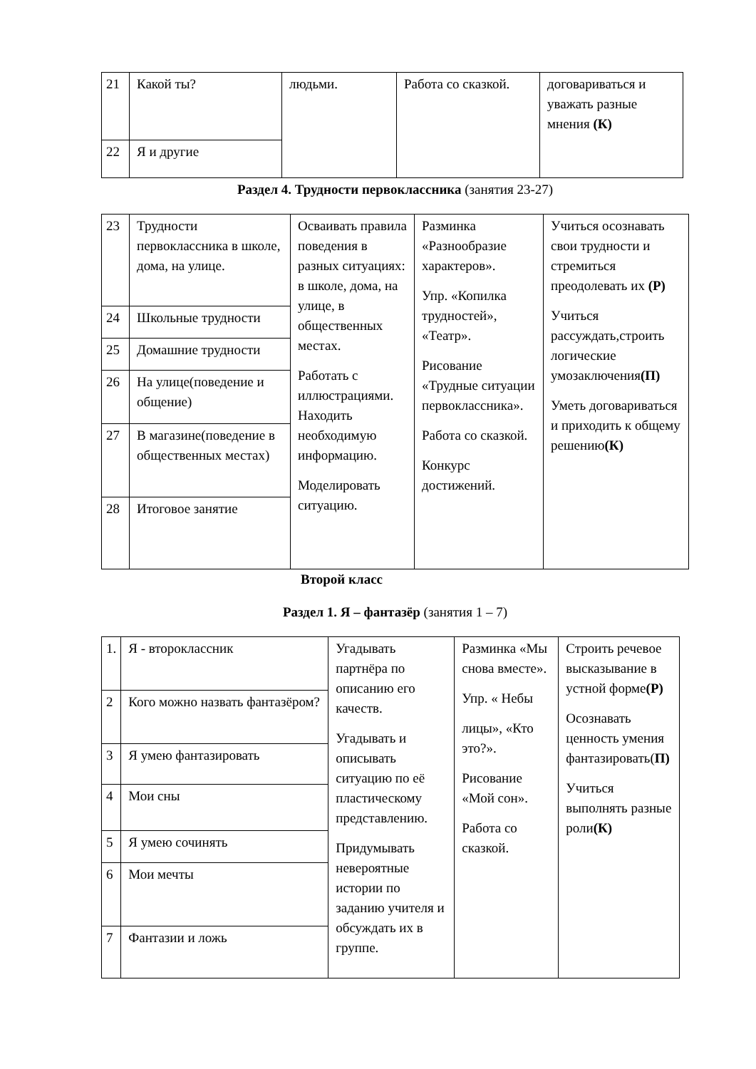| 21 | Какой ты? | людьми. | Работа со сказкой. | договариваться и уважать разные мнения (К) |
| 22 | Я и другие | | | |
Раздел 4. Трудности первоклассника (занятия 23-27)
| 23 | Трудности первоклассника в школе, дома, на улице. | Осваивать правила поведения в разных ситуациях: в школе, дома, на улице, в общественных местах. Работать с иллюстрациями. Находить необходимую информацию. Моделировать ситуацию. | Разминка «Разнообразие характеров». Упр. «Копилка трудностей», «Театр». Рисование «Трудные ситуации первоклассника». Работа со сказкой. Конкурс достижений. | Учиться осознавать свои трудности и стремиться преодолевать их (Р) Учиться рассуждать,строить логические умозаключения (П) Уметь договариваться и приходить к общему решению (К) |
| 24 | Школьные трудности | | | |
| 25 | Домашние трудности | | | |
| 26 | На улице(поведение и общение) | | | |
| 27 | В магазине(поведение в общественных местах) | | | |
| 28 | Итоговое занятие | | | |
Второй класс
Раздел 1. Я – фантазёр (занятия 1 – 7)
| 1. | Я - второклассник | Угадывать партнёра по описанию его качеств. Угадывать и описывать ситуацию по её пластическому представлению. Придумывать невероятные истории по заданию учителя и обсуждать их в группе. | Разминка «Мы снова вместе». Упр. « Небы лицы», «Кто это?». Рисование «Мой сон». Работа со сказкой. | Строить речевое высказывание в устной форме (Р) Осознавать ценность умения фантазировать( П) Учиться выполнять разные роли (К) |
| 2 | Кого можно назвать фантазёром? | | | |
| 3 | Я умею фантазировать | | | |
| 4 | Мои сны | | | |
| 5 | Я умею сочинять | | | |
| 6 | Мои мечты | | | |
| 7 | Фантазии и ложь | | | |